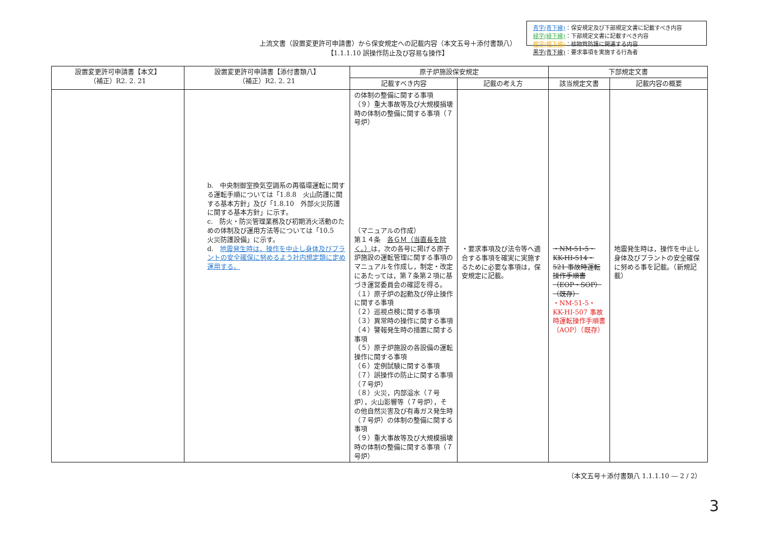上流文書（設置変更許可申請書）から保安規定への記載内容（本文五号＋添付書類八）
【1.1.1.10 誤操作防止及び容易な操作】
青字(青下線)：保安規定及び下部規定文書に記載すべき内容
緑字(緑下線)：下部規定文書に記載すべき内容
橙字(橙下線)：核物質防護に関連する内容
黒字(青下線)：要求事項を実施する行為者
| 設置変更許可申請書【本文】 （補正）R2. 2. 21 | 設置変更許可申請書【添付書類八】 （補正）R2. 2. 21 | 原子炉施設保安規定 | | 下部規定文書 | |
| --- | --- | --- | --- | --- | --- |
| | | 記載すべき内容 | 記載の考え方 | 該当規定文書 | 記載内容の概要 |
| | b. 中央制御室換気空調系の再循環運転に関する運転手順については「1.8.8 火山防護に関する基本方針」及び「1.8.10 外部火災防護に関する基本方針」に示す。 c. 防火・防災管理業務及び初期消火活動のための体制及び運用方法等については「10.5 火災防護設備」に示す。 d. 地震発生時は，操作を中止し身体及びプラントの安全確保に努めるよう社内規定類に定め運用する。 | の体制の整備に関する事項 （９）重大事故等及び大規模損壊時の体制の整備に関する事項（７号炉） （マニュアルの作成） 第１４条 各ＧＭ（当直長を除く。） は，次の各号に掲げる原子炉施設の運転管理に関する事項のマニュアルを作成し，制定・改定にあたっては，第７条第２項に基づき運営委員会の確認を得る。 （１）原子炉の起動及び停止操作に関する事項 （２）巡視点検に関する事項 （３）異常時の操作に関する事項 （４）警報発生時の措置に関する事項 （５）原子炉施設の各設備の運転操作に関する事項 （６）定例試験に関する事項 （７）誤操作の防止に関する事項（７号炉） （８）火災，内部溢水（７号炉），火山影響等（７号炉），その他自然災害及び有毒ガス発生時（７号炉）の体制の整備に関する事項 （９）重大事故等及び大規模損壊時の体制の整備に関する事項（７号炉） | ・要求事項及び法令等へ適合する事項を確実に実施するために必要な事項は，保安規定に記載。 | ・NM-51-5・KK-HI-514・521 事故時運転操作手順書（EOP・SOP）（既存） ・NM-51-5・KK-HI-507 事故時運転操作手順書（AOP）（既存） | 地震発生時は，操作を中止し身体及びプラントの安全確保に努める事を記載。（新規記載） |
（本文五号＋添付書類八 1.1.1.10 ― 2 / 2）
3